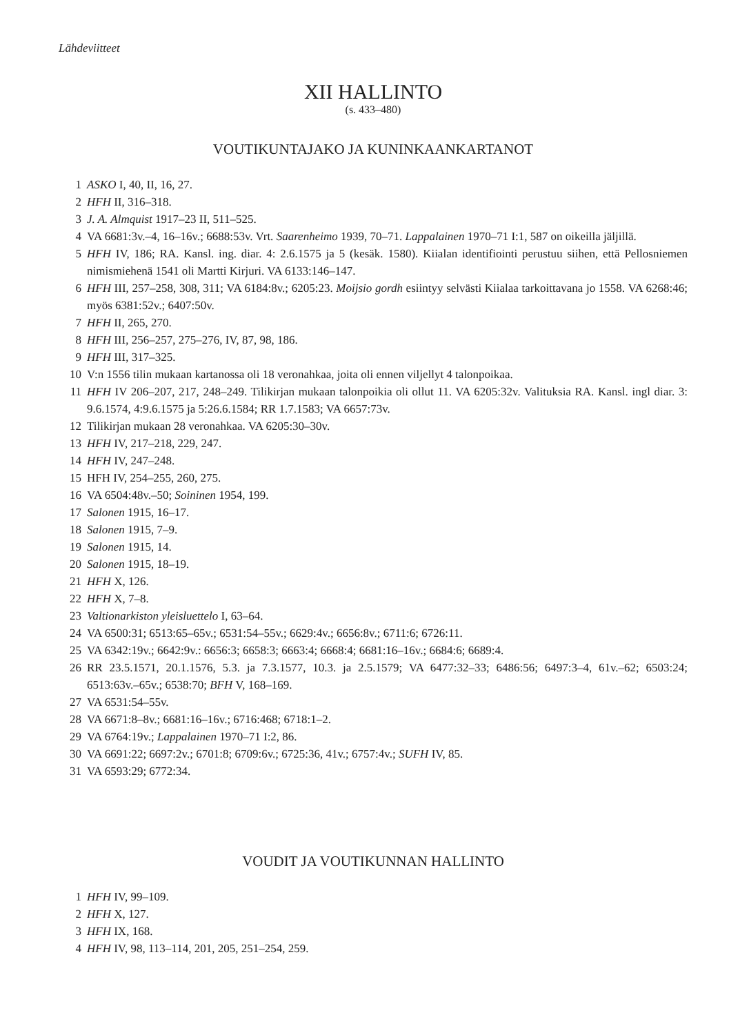Lähdeviitteet
XII HALLINTO
(s. 433–480)
VOUTIKUNTAJAKO JA KUNINKAANKARTANOT
1 ASKO I, 40, II, 16, 27.
2 HFH II, 316–318.
3 J. A. Almquist 1917–23 II, 511–525.
4 VA 6681:3v.–4, 16–16v.; 6688:53v. Vrt. Saarenheimo 1939, 70–71. Lappalainen 1970–71 I:1, 587 on oikeilla jäljillä.
5 HFH IV, 186; RA. Kansl. ing. diar. 4: 2.6.1575 ja 5 (kesäk. 1580). Kiialan identifiointi perustuu siihen, että Pellosniemen nimismiehenä 1541 oli Martti Kirjuri. VA 6133:146–147.
6 HFH III, 257–258, 308, 311; VA 6184:8v.; 6205:23. Moijsio gordh esiintyy selvästi Kiialaa tarkoittavana jo 1558. VA 6268:46; myös 6381:52v.; 6407:50v.
7 HFH II, 265, 270.
8 HFH III, 256–257, 275–276, IV, 87, 98, 186.
9 HFH III, 317–325.
10 V:n 1556 tilin mukaan kartanossa oli 18 veronahkaa, joita oli ennen viljellyt 4 talonpoikaa.
11 HFH IV 206–207, 217, 248–249. Tilikirjan mukaan talonpoikia oli ollut 11. VA 6205:32v. Valituksia RA. Kansl. ingl diar. 3: 9.6.1574, 4:9.6.1575 ja 5:26.6.1584; RR 1.7.1583; VA 6657:73v.
12 Tilikirjan mukaan 28 veronahkaa. VA 6205:30–30v.
13 HFH IV, 217–218, 229, 247.
14 HFH IV, 247–248.
15 HFH IV, 254–255, 260, 275.
16 VA 6504:48v.–50; Soininen 1954, 199.
17 Salonen 1915, 16–17.
18 Salonen 1915, 7–9.
19 Salonen 1915, 14.
20 Salonen 1915, 18–19.
21 HFH X, 126.
22 HFH X, 7–8.
23 Valtionarkiston yleisluettelo I, 63–64.
24 VA 6500:31; 6513:65–65v.; 6531:54–55v.; 6629:4v.; 6656:8v.; 6711:6; 6726:11.
25 VA 6342:19v.; 6642:9v.: 6656:3; 6658:3; 6663:4; 6668:4; 6681:16–16v.; 6684:6; 6689:4.
26 RR 23.5.1571, 20.1.1576, 5.3. ja 7.3.1577, 10.3. ja 2.5.1579; VA 6477:32–33; 6486:56; 6497:3–4, 61v.–62; 6503:24; 6513:63v.–65v.; 6538:70; BFH V, 168–169.
27 VA 6531:54–55v.
28 VA 6671:8–8v.; 6681:16–16v.; 6716:468; 6718:1–2.
29 VA 6764:19v.; Lappalainen 1970–71 I:2, 86.
30 VA 6691:22; 6697:2v.; 6701:8; 6709:6v.; 6725:36, 41v.; 6757:4v.; SUFH IV, 85.
31 VA 6593:29; 6772:34.
VOUDIT JA VOUTIKUNNAN HALLINTO
1 HFH IV, 99–109.
2 HFH X, 127.
3 HFH IX, 168.
4 HFH IV, 98, 113–114, 201, 205, 251–254, 259.